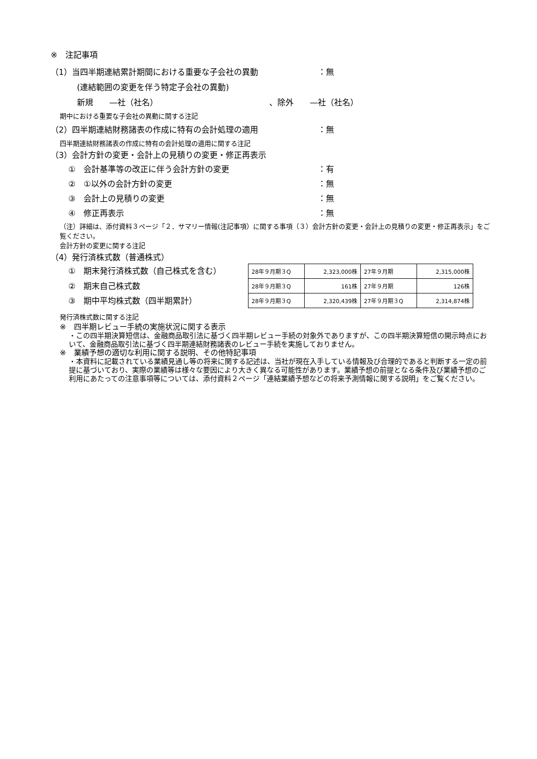※　注記事項
（1）当四半期連結累計期間における重要な子会社の異動 ：無
(連結範囲の変更を伴う特定子会社の異動)
新規　　—社（社名） 、除外　　—社（社名）
期中における重要な子会社の異動に関する注記
（2）四半期連結財務諸表の作成に特有の会計処理の適用 ：無
四半期連結財務諸表の作成に特有の会計処理の適用に関する注記
（3）会計方針の変更・会計上の見積りの変更・修正再表示
①　会計基準等の改正に伴う会計方針の変更 ：有
②　①以外の会計方針の変更 ：無
③　会計上の見積りの変更 ：無
④　修正再表示 ：無
（注）詳細は、添付資料３ページ「２．サマリー情報(注記事項）に関する事項（３）会計方針の変更・会計上の見積りの変更・修正再表示」をご覧ください。
会計方針の変更に関する注記
（4）発行済株式数（普通株式）
①　期末発行済株式数（自己株式を含む）
②　期末自己株式数
③　期中平均株式数（四半期累計）
| 28年９月期３Q | 2,323,000株 | 27年９月期 | 2,315,000株 |
| 28年９月期３Q | 161株 | 27年９月期 | 126株 |
| 28年９月期３Q | 2,320,439株 | 27年９月期３Q | 2,314,874株 |
発行済株式数に関する注記
※　四半期レビュー手続の実施状況に関する表示
・この四半期決算短信は、金融商品取引法に基づく四半期レビュー手続の対象外でありますが、この四半期決算短信の開示時点において、金融商品取引法に基づく四半期連結財務諸表のレビュー手続を実施しておりません。
※　業績予想の適切な利用に関する説明、その他特記事項
・本資料に記載されている業績見通し等の将来に関する記述は、当社が現在入手している情報及び合理的であると判断する一定の前提に基づいており、実際の業績等は様々な要因により大きく異なる可能性があります。業績予想の前提となる条件及び業績予想のご利用にあたっての注意事項等については、添付資料２ページ「連結業績予想などの将来予測情報に関する説明」をご覧ください。